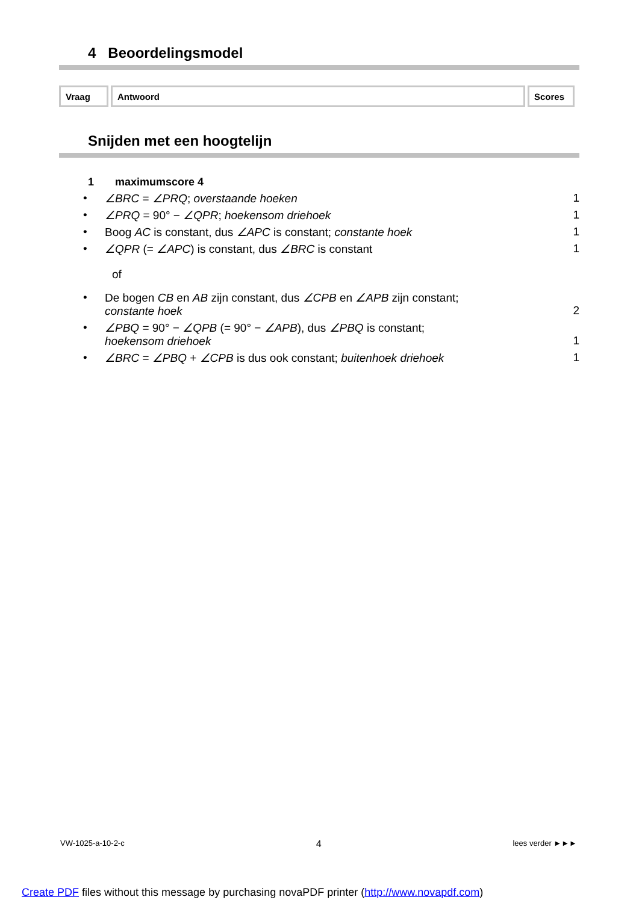4 Beoordelingsmodel
| Vraag | Antwoord | Scores |
Snijden met een hoogtelijn
1 maximumscore 4
• ∠BRC = ∠PRQ; overstaande hoeken 1
• ∠PRQ = 90° − ∠QPR; hoekensom driehoek 1
• Boog AC is constant, dus ∠APC is constant; constante hoek 1
• ∠QPR (= ∠APC) is constant, dus ∠BRC is constant 1
of
• De bogen CB en AB zijn constant, dus ∠CPB en ∠APB zijn constant;
constante hoek
2
• ∠PBQ = 90° − ∠QPB (= 90° − ∠APB), dus ∠PBQ is constant;
hoekensom driehoek
1
• ∠BRC = ∠PBQ + ∠CPB is dus ook constant; buitenhoek driehoek 1
VW-1025-a-10-2-c 4 lees verder ►►►
Create PDF files without this message by purchasing novaPDF printer (http://www.novapdf.com)